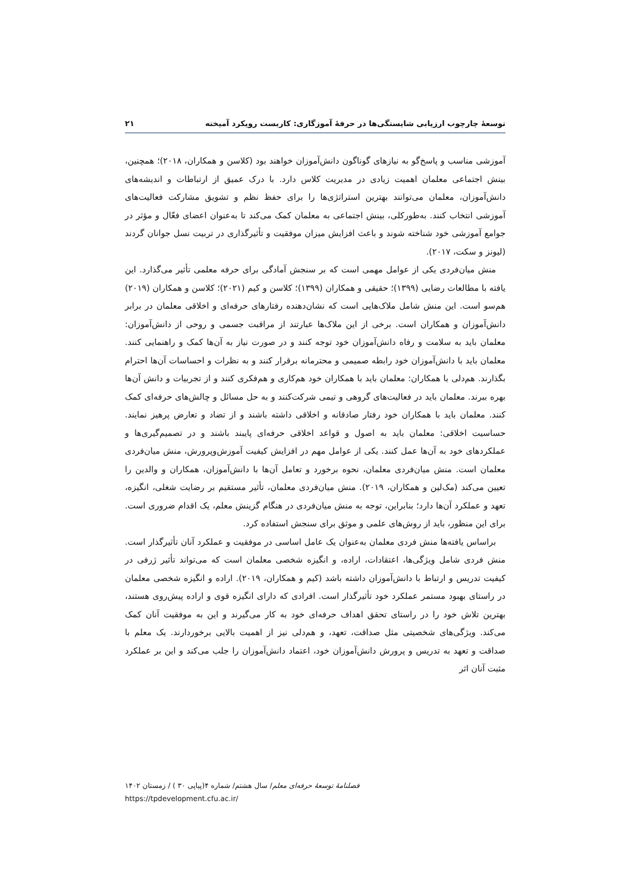توسعهٔ چارچوب ارزیابی شایستگی‌ها در حرفهٔ آموزگاری: کاربست رویکرد آمیخته ۲۱
آموزشی مناسب و پاسخ‌گو به نیازهای گوناگون دانش‌آموزان خواهند بود (کلاسن و همکاران، ۲۰۱۸)؛ همچنین، بینش اجتماعی معلمان اهمیت زیادی در مدیریت کلاس دارد. با درک عمیق از ارتباطات و اندیشه‌های دانش‌آموزان، معلمان می‌توانند بهترین استراتژی‌ها را برای حفظ نظم و تشویق مشارکت فعالیت‌های آموزشی انتخاب کنند. به‌طورکلی، بینش اجتماعی به معلمان کمک می‌کند تا به‌عنوان اعضای فعّال و مؤثر در جوامع آموزشی خود شناخته شوند و باعث افزایش میزان موفقیت و تأثیرگذاری در تربیت نسل جوانان گردند (لیونز و سکت، ۲۰۱۷).
منش میان‌فردی یکی از عوامل مهمی است که بر سنجش آمادگی برای حرفه معلمی تأثیر می‌گذارد. این یافته با مطالعات رضایی (۱۳۹۹)؛ حقیقی و همکاران (۱۳۹۹)؛ کلاسن و کیم (۲۰۲۱)؛ کلاسن و همکاران (۲۰۱۹) هم‌سو است. این منش شامل ملاک‌هایی است که نشان‌دهنده رفتارهای حرفه‌ای و اخلاقی معلمان در برابر دانش‌آموزان و همکاران است. برخی از این ملاک‌ها عبارتند از مراقبت جسمی و روحی از دانش‌آموزان: معلمان باید به سلامت و رفاه دانش‌آموزان خود توجه کنند و در صورت نیاز به آن‌ها کمک و راهنمایی کنند. معلمان باید با دانش‌آموزان خود رابطه صمیمی و محترمانه برقرار کنند و به نظرات و احساسات آن‌ها احترام بگذارند. هم‌دلی با همکاران: معلمان باید با همکاران خود هم‌کاری و هم‌فکری کنند و از تجربیات و دانش آن‌ها بهره ببرند. معلمان باید در فعالیت‌های گروهی و تیمی شرکت‌کنند و به حل مسائل و چالش‌های حرفه‌ای کمک کنند. معلمان باید با همکاران خود رفتار صادقانه و اخلاقی داشته باشند و از تضاد و تعارض پرهیز نمایند. حساسیت اخلاقی: معلمان باید به اصول و قواعد اخلاقی حرفه‌ای پایبند باشند و در تصمیم‌گیری‌ها و عملکردهای خود به آن‌ها عمل کنند. یکی از عوامل مهم در افزایش کیفیت آموزش‌وپرورش، منش میان‌فردی معلمان است. منش میان‌فردی معلمان، نحوه برخورد و تعامل آن‌ها با دانش‌آموزان، همکاران و والدین را تعیین می‌کند (مک‌لین و همکاران، ۲۰۱۹). منش میان‌فردی معلمان، تأثیر مستقیم بر رضایت شغلی، انگیزه، تعهد و عملکرد آن‌ها دارد؛ بنابراین، توجه به منش میان‌فردی در هنگام گزینش معلم، یک اقدام ضروری است. برای این منظور، باید از روش‌های علمی و موثق برای سنجش استفاده کرد.
براساس یافته‌ها منش فردی معلمان به‌عنوان یک عامل اساسی در موفقیت و عملکرد آنان تأثیرگذار است. منش فردی شامل ویژگی‌ها، اعتقادات، اراده، و انگیزه شخصی معلمان است که می‌تواند تأثیر ژرفی در کیفیت تدریس و ارتباط با دانش‌آموزان داشته باشد (کیم و همکاران، ۲۰۱۹). اراده و انگیزه شخصی معلمان در راستای بهبود مستمر عملکرد خود تأثیرگذار است. افرادی که دارای انگیزه قوی و اراده پیش‌روی هستند، بهترین تلاش خود را در راستای تحقق اهداف حرفه‌ای خود به کار می‌گیرند و این به موفقیت آنان کمک می‌کند. ویژگی‌های شخصیتی مثل صداقت، تعهد، و هم‌دلی نیز از اهمیت بالایی برخوردارند. یک معلم با صداقت و تعهد به تدریس و پرورش دانش‌آموزان خود، اعتماد دانش‌آموزان را جلب می‌کند و این بر عملکرد مثبت آنان اثر
فصلنامهٔ توسعهٔ حرفه‌ای معلم/ سال هشتم/ شماره ۴(پیاپی ۳۰ ) / زمستان ۱۴۰۲
https://tpdevelopment.cfu.ac.ir/